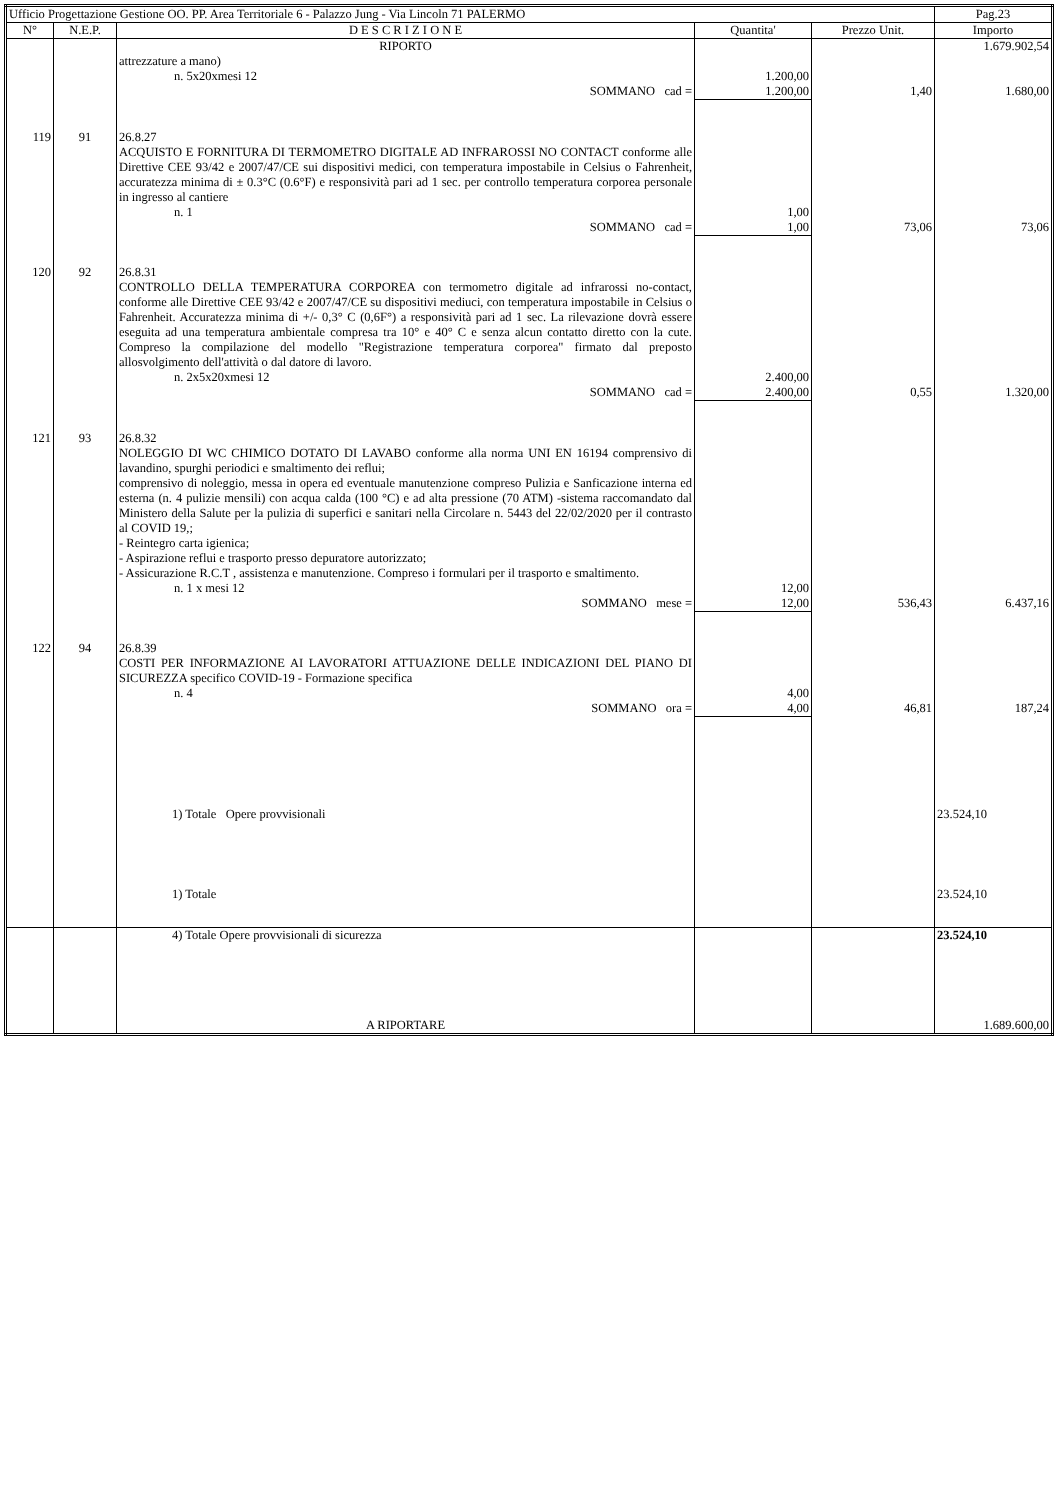| Ufficio Progettazione Gestione OO. PP. Area Territoriale 6 - Palazzo Jung - Via Lincoln 71 PALERMO | | | | | Pag.23 |
| N° | N.E.P. | D E S C R I Z I O N E | Quantita' | Prezzo Unit. | Importo |
| | | RIPORTO | | | 1.679.902,54 |
| | | attrezzature a mano) n. 5x20xmesi 12 | 1.200,00 | | |
| | | SOMMANO cad = | 1.200,00 | 1,40 | 1.680,00 |
| 119 | 91 | 26.8.27 ACQUISTO E FORNITURA DI TERMOMETRO DIGITALE AD INFRAROSSI NO CONTACT conforme alle Direttive CEE 93/42 e 2007/47/CE sui dispositivi medici, con temperatura impostabile in Celsius o Fahrenheit, accuratezza minima di ± 0.3°C (0.6°F) e responsività pari ad 1 sec. per controllo temperatura corporea personale in ingresso al cantiere n. 1 | 1,00 | | |
| | | SOMMANO cad = | 1,00 | 73,06 | 73,06 |
| 120 | 92 | 26.8.31 CONTROLLO DELLA TEMPERATURA CORPOREA con termometro digitale ad infrarossi no-contact, conforme alle Direttive CEE 93/42 e 2007/47/CE su dispositivi mediuci, con temperatura impostabile in Celsius o Fahrenheit. Accuratezza minima di +/- 0,3° C (0,6F°) a responsività pari ad 1 sec. La rilevazione dovrà essere eseguita ad una temperatura ambientale compresa tra 10° e 40° C e senza alcun contatto diretto con la cute. Compreso la compilazione del modello "Registrazione temperatura corporea" firmato dal preposto allosvolgimento dell'attività o dal datore di lavoro. n. 2x5x20xmesi 12 | 2.400,00 | | |
| | | SOMMANO cad = | 2.400,00 | 0,55 | 1.320,00 |
| 121 | 93 | 26.8.32 NOLEGGIO DI WC CHIMICO DOTATO DI LAVABO conforme alla norma UNI EN 16194 comprensivo di lavandino, spurghi periodici e smaltimento dei reflui; comprensivo di noleggio, messa in opera ed eventuale manutenzione compreso Pulizia e Sanficazione interna ed esterna (n. 4 pulizie mensili) con acqua calda (100 °C) e ad alta pressione (70 ATM) -sistema raccomandato dal Ministero della Salute per la pulizia di superfici e sanitari nella Circolare n. 5443 del 22/02/2020 per il contrasto al COVID 19,; - Reintegro carta igienica; - Aspirazione reflui e trasporto presso depuratore autorizzato; - Assicurazione R.C.T , assistenza e manutenzione. Compreso i formulari per il trasporto e smaltimento. n. 1 x mesi 12 | 12,00 | | |
| | | SOMMANO mese = | 12,00 | 536,43 | 6.437,16 |
| 122 | 94 | 26.8.39 COSTI PER INFORMAZIONE AI LAVORATORI ATTUAZIONE DELLE INDICAZIONI DEL PIANO DI SICUREZZA specifico COVID-19 - Formazione specifica n. 4 | 4,00 | | |
| | | SOMMANO ora = | 4,00 | 46,81 | 187,24 |
| | | 1) Totale Opere provvisionali | | | 23.524,10 |
| | | 1) Totale | | | 23.524,10 |
| | | 4) Totale Opere provvisionali di sicurezza | | | 23.524,10 |
| | | A RIPORTARE | | | 1.689.600,00 |